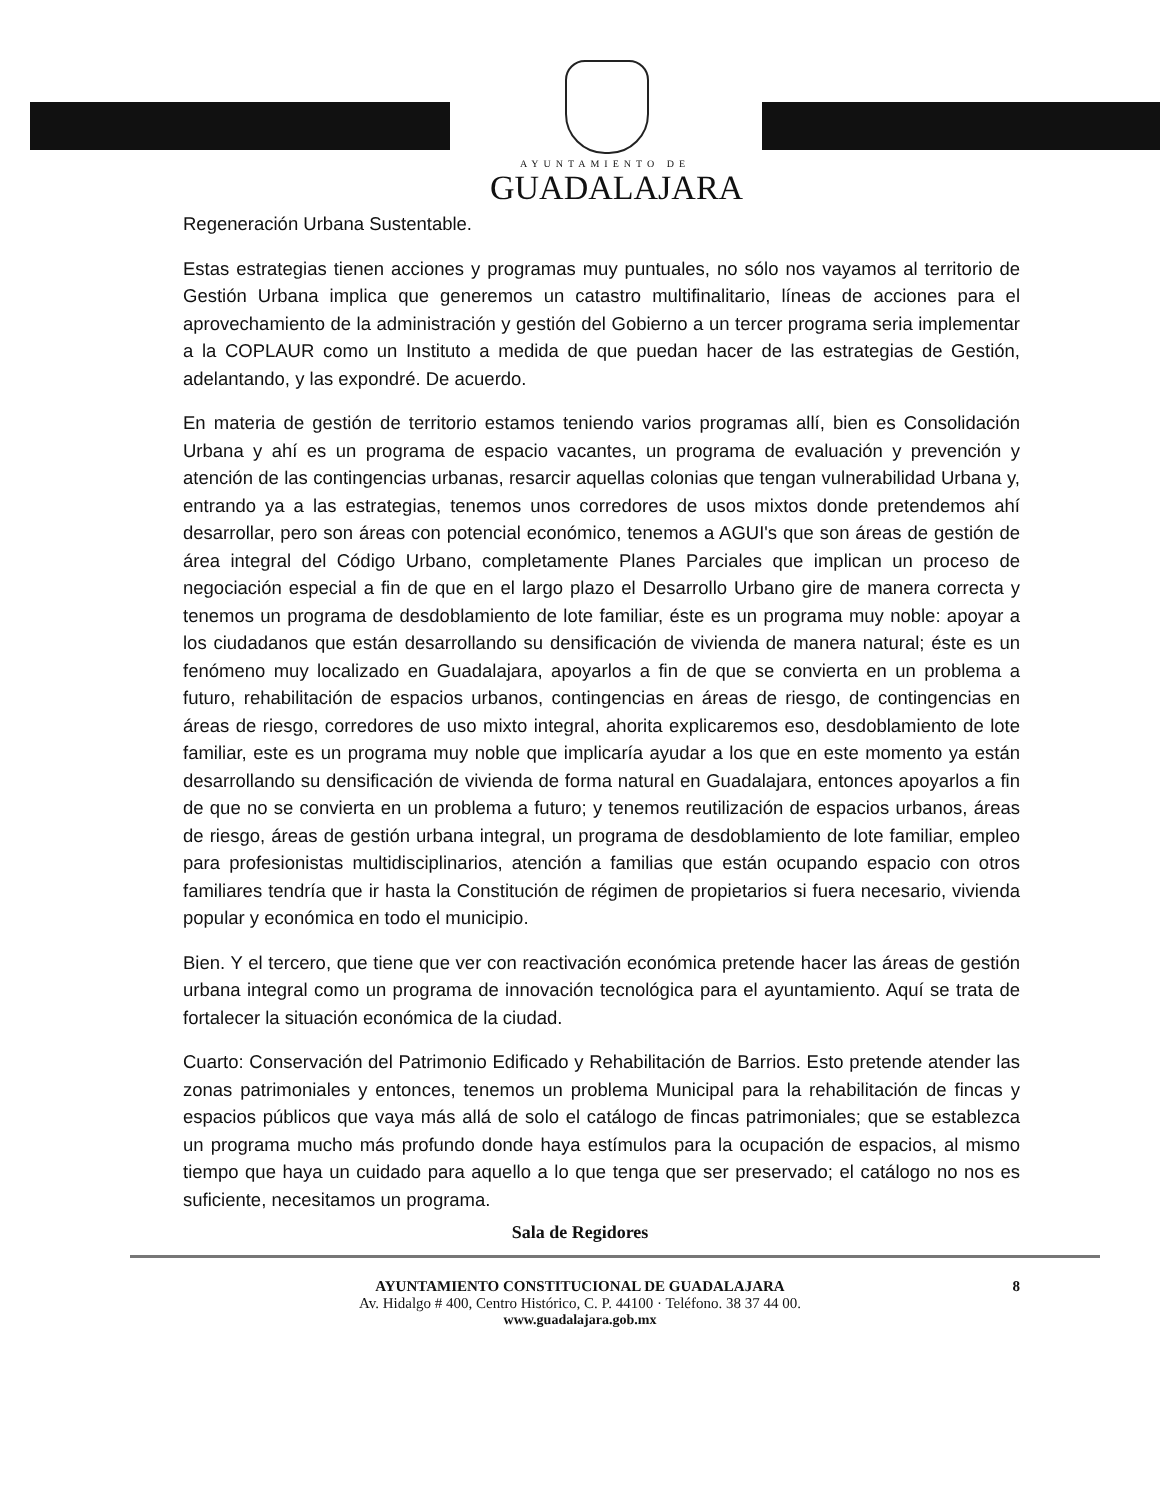AYUNTAMIENTO DE
GUADALAJARA
Regeneración Urbana Sustentable.
Estas estrategias tienen acciones y programas muy puntuales, no sólo nos vayamos al territorio de Gestión Urbana implica que generemos un catastro multifinalitario, líneas de acciones para el aprovechamiento de la administración y gestión del Gobierno a un tercer programa seria implementar a la COPLAUR como un Instituto a medida de que puedan hacer de las estrategias de Gestión, adelantando, y las expondré. De acuerdo.
En materia de gestión de territorio estamos teniendo varios programas allí, bien es Consolidación Urbana y ahí es un programa de espacio vacantes, un programa de evaluación y prevención y atención de las contingencias urbanas, resarcir aquellas colonias que tengan vulnerabilidad Urbana y, entrando ya a las estrategias, tenemos unos corredores de usos mixtos donde pretendemos ahí desarrollar, pero son áreas con potencial económico, tenemos a AGUI's que son áreas de gestión de área integral del Código Urbano, completamente Planes Parciales que implican un proceso de negociación especial a fin de que en el largo plazo el Desarrollo Urbano gire de manera correcta y tenemos un programa de desdoblamiento de lote familiar, éste es un programa muy noble: apoyar a los ciudadanos que están desarrollando su densificación de vivienda de manera natural; éste es un fenómeno muy localizado en Guadalajara, apoyarlos a fin de que se convierta en un problema a futuro, rehabilitación de espacios urbanos, contingencias en áreas de riesgo, de contingencias en áreas de riesgo, corredores de uso mixto integral, ahorita explicaremos eso, desdoblamiento de lote familiar, este es un programa muy noble que implicaría ayudar a los que en este momento ya están desarrollando su densificación de vivienda de forma natural en Guadalajara, entonces apoyarlos a fin de que no se convierta en un problema a futuro; y tenemos reutilización de espacios urbanos, áreas de riesgo, áreas de gestión urbana integral, un programa de desdoblamiento de lote familiar, empleo para profesionistas multidisciplinarios, atención a familias que están ocupando espacio con otros familiares tendría que ir hasta la Constitución de régimen de propietarios si fuera necesario, vivienda popular y económica en todo el municipio.
Bien. Y el tercero, que tiene que ver con reactivación económica pretende hacer las áreas de gestión urbana integral como un programa de innovación tecnológica para el ayuntamiento. Aquí se trata de fortalecer la situación económica de la ciudad.
Cuarto: Conservación del Patrimonio Edificado y Rehabilitación de Barrios. Esto pretende atender las zonas patrimoniales y entonces, tenemos un problema Municipal para la rehabilitación de fincas y espacios públicos que vaya más allá de solo el catálogo de fincas patrimoniales; que se establezca un programa mucho más profundo donde haya estímulos para la ocupación de espacios, al mismo tiempo que haya un cuidado para aquello a lo que tenga que ser preservado; el catálogo no nos es suficiente, necesitamos un programa.
Sala de Regidores
AYUNTAMIENTO CONSTITUCIONAL DE GUADALAJARA 8
Av. Hidalgo # 400, Centro Histórico, C. P. 44100 · Teléfono. 38 37 44 00.
www.guadalajara.gob.mx